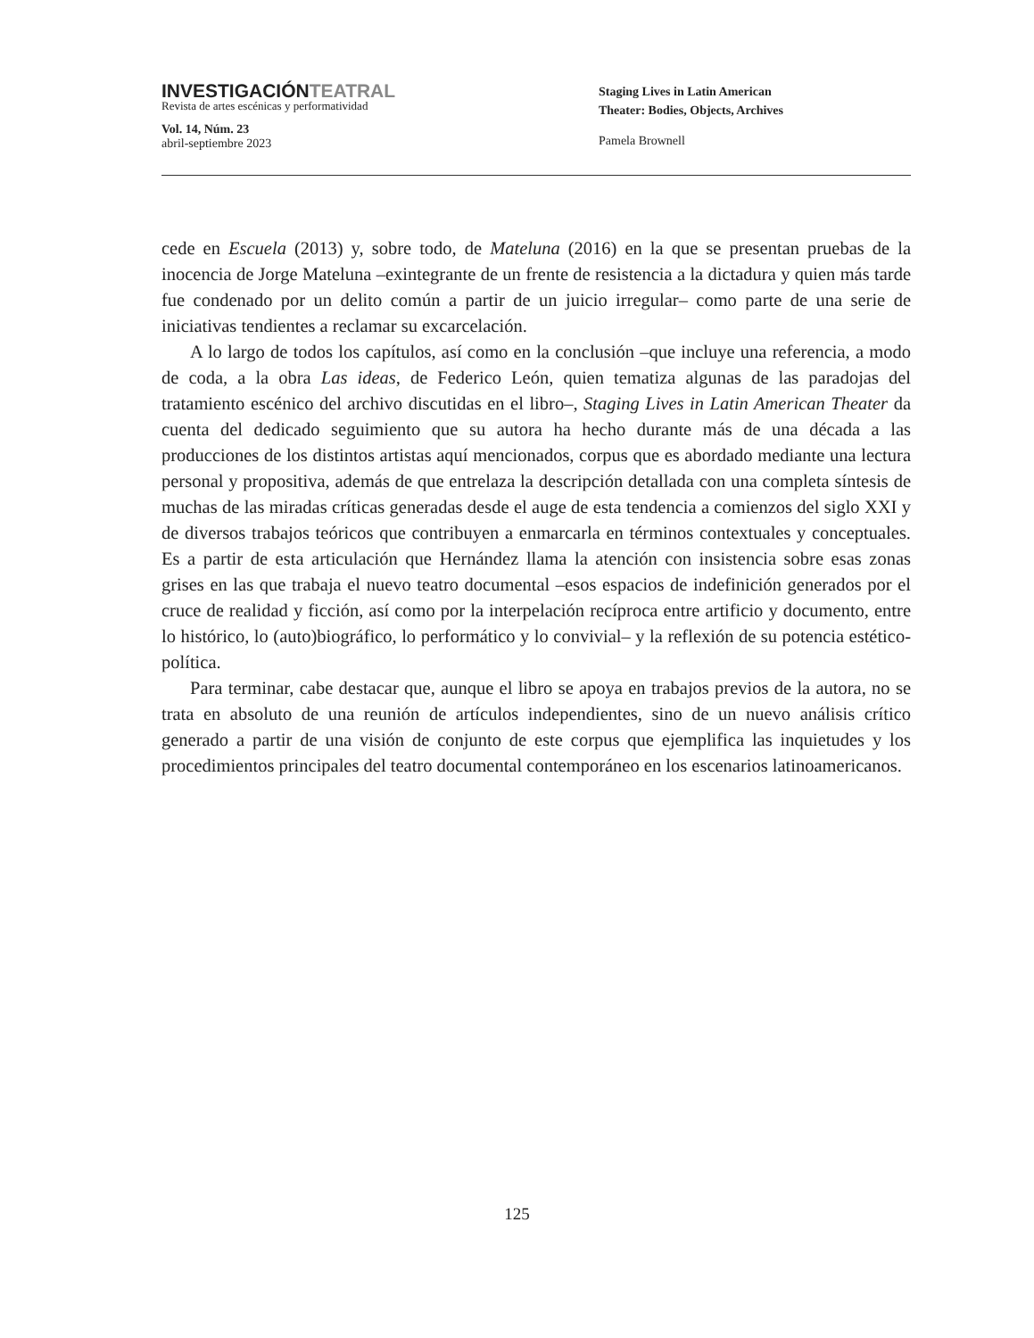INVESTIGACIÓNTEATRAL
Revista de artes escénicas y performatividad
Vol. 14, Núm. 23
abril-septiembre 2023
Staging Lives in Latin American
Theater: Bodies, Objects, Archives
Pamela Brownell
cede en Escuela (2013) y, sobre todo, de Mateluna (2016) en la que se presentan pruebas de la inocencia de Jorge Mateluna –exintegrante de un frente de resistencia a la dictadura y quien más tarde fue condenado por un delito común a partir de un juicio irregular– como parte de una serie de iniciativas tendientes a reclamar su excarcelación.
A lo largo de todos los capítulos, así como en la conclusión –que incluye una referencia, a modo de coda, a la obra Las ideas, de Federico León, quien tematiza algunas de las paradojas del tratamiento escénico del archivo discutidas en el libro–, Staging Lives in Latin American Theater da cuenta del dedicado seguimiento que su autora ha hecho durante más de una década a las producciones de los distintos artistas aquí mencionados, corpus que es abordado mediante una lectura personal y propositiva, además de que entrelaza la descripción detallada con una completa síntesis de muchas de las miradas críticas generadas desde el auge de esta tendencia a comienzos del siglo XXI y de diversos trabajos teóricos que contribuyen a enmarcarla en términos contextuales y conceptuales. Es a partir de esta articulación que Hernández llama la atención con insistencia sobre esas zonas grises en las que trabaja el nuevo teatro documental –esos espacios de indefinición generados por el cruce de realidad y ficción, así como por la interpelación recíproca entre artificio y documento, entre lo histórico, lo (auto)biográfico, lo performático y lo convivial– y la reflexión de su potencia estético-política.
Para terminar, cabe destacar que, aunque el libro se apoya en trabajos previos de la autora, no se trata en absoluto de una reunión de artículos independientes, sino de un nuevo análisis crítico generado a partir de una visión de conjunto de este corpus que ejemplifica las inquietudes y los procedimientos principales del teatro documental contemporáneo en los escenarios latinoamericanos.
125